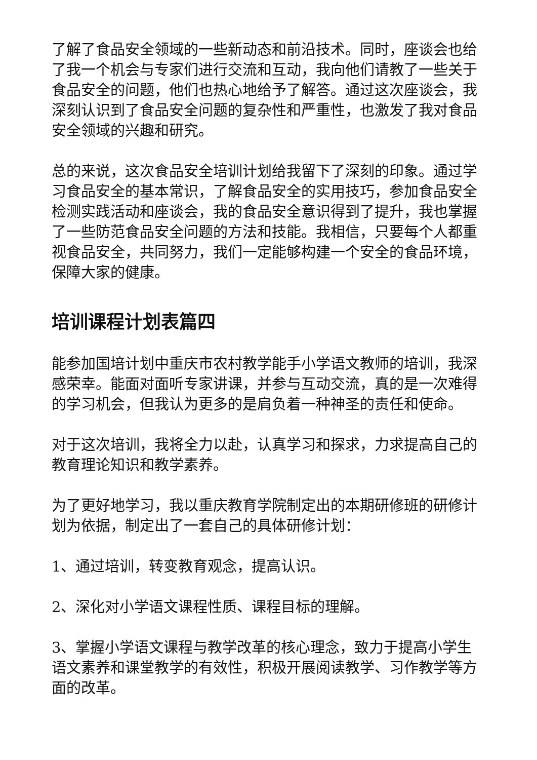了解了食品安全领域的一些新动态和前沿技术。同时，座谈会也给了我一个机会与专家们进行交流和互动，我向他们请教了一些关于食品安全的问题，他们也热心地给予了解答。通过这次座谈会，我深刻认识到了食品安全问题的复杂性和严重性，也激发了我对食品安全领域的兴趣和研究。
总的来说，这次食品安全培训计划给我留下了深刻的印象。通过学习食品安全的基本常识，了解食品安全的实用技巧，参加食品安全检测实践活动和座谈会，我的食品安全意识得到了提升，我也掌握了一些防范食品安全问题的方法和技能。我相信，只要每个人都重视食品安全，共同努力，我们一定能够构建一个安全的食品环境，保障大家的健康。
培训课程计划表篇四
能参加国培计划中重庆市农村教学能手小学语文教师的培训，我深感荣幸。能面对面听专家讲课，并参与互动交流，真的是一次难得的学习机会，但我认为更多的是肩负着一种神圣的责任和使命。
对于这次培训，我将全力以赴，认真学习和探求，力求提高自己的教育理论知识和教学素养。
为了更好地学习，我以重庆教育学院制定出的本期研修班的研修计划为依据，制定出了一套自己的具体研修计划：
1、通过培训，转变教育观念，提高认识。
2、深化对小学语文课程性质、课程目标的理解。
3、掌握小学语文课程与教学改革的核心理念，致力于提高小学生语文素养和课堂教学的有效性，积极开展阅读教学、习作教学等方面的改革。